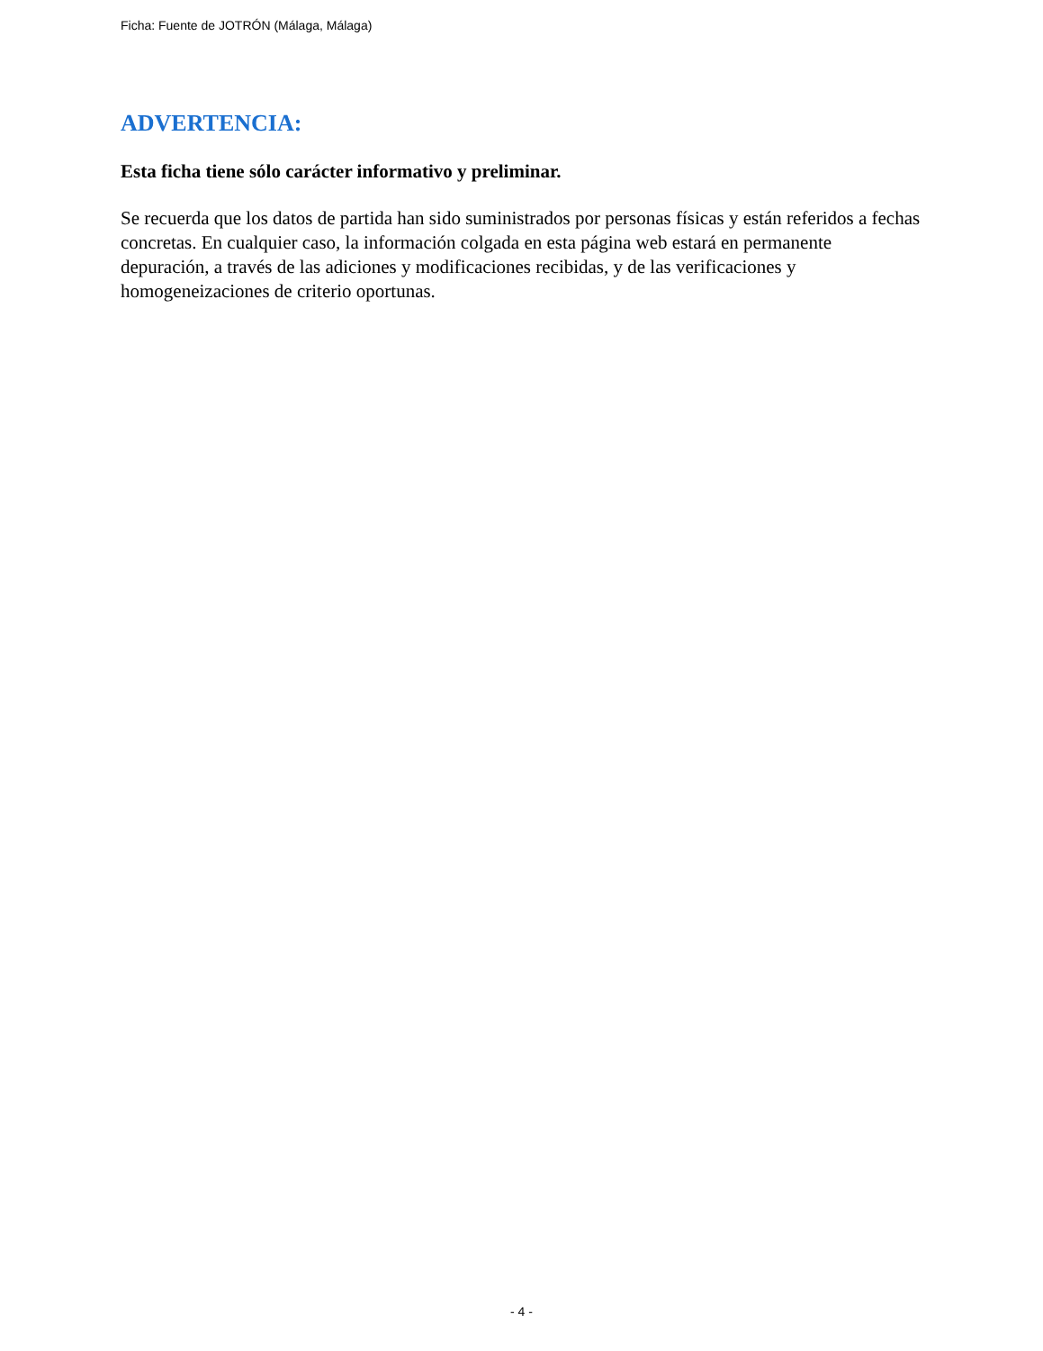Ficha: Fuente de JOTRÓN (Málaga, Málaga)
ADVERTENCIA:
Esta ficha tiene sólo carácter informativo y preliminar.
Se recuerda que los datos de partida han sido suministrados por personas físicas y están referidos a fechas concretas. En cualquier caso, la información colgada en esta página web estará en permanente depuración, a través de las adiciones y modificaciones recibidas, y de las verificaciones y homogeneizaciones de criterio oportunas.
- 4 -